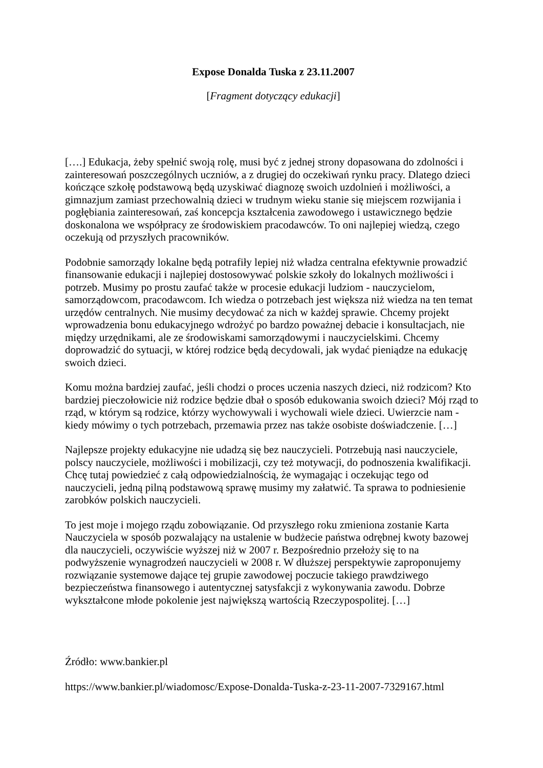Expose Donalda Tuska z 23.11.2007
[Fragment dotyczący edukacji]
[….] Edukacja, żeby spełnić swoją rolę, musi być z jednej strony dopasowana do zdolności i zainteresowań poszczególnych uczniów, a z drugiej do oczekiwań rynku pracy. Dlatego dzieci kończące szkołę podstawową będą uzyskiwać diagnozę swoich uzdolnień i możliwości, a gimnazjum zamiast przechowalnią dzieci w trudnym wieku stanie się miejscem rozwijania i pogłębiania zainteresowań, zaś koncepcja kształcenia zawodowego i ustawicznego będzie doskonalona we współpracy ze środowiskiem pracodawców. To oni najlepiej wiedzą, czego oczekują od przyszłych pracowników.
Podobnie samorządy lokalne będą potrafiły lepiej niż władza centralna efektywnie prowadzić finansowanie edukacji i najlepiej dostosowywać polskie szkoły do lokalnych możliwości i potrzeb. Musimy po prostu zaufać także w procesie edukacji ludziom - nauczycielom, samorządowcom, pracodawcom. Ich wiedza o potrzebach jest większa niż wiedza na ten temat urzędów centralnych. Nie musimy decydować za nich w każdej sprawie. Chcemy projekt wprowadzenia bonu edukacyjnego wdrożyć po bardzo poważnej debacie i konsultacjach, nie między urzędnikami, ale ze środowiskami samorządowymi i nauczycielskimi. Chcemy doprowadzić do sytuacji, w której rodzice będą decydowali, jak wydać pieniądze na edukację swoich dzieci.
Komu można bardziej zaufać, jeśli chodzi o proces uczenia naszych dzieci, niż rodzicom? Kto bardziej pieczołowicie niż rodzice będzie dbał o sposób edukowania swoich dzieci? Mój rząd to rząd, w którym są rodzice, którzy wychowywali i wychowali wiele dzieci. Uwierzcie nam - kiedy mówimy o tych potrzebach, przemawia przez nas także osobiste doświadczenie. […]
Najlepsze projekty edukacyjne nie udadzą się bez nauczycieli. Potrzebują nasi nauczyciele, polscy nauczyciele, możliwości i mobilizacji, czy też motywacji, do podnoszenia kwalifikacji. Chcę tutaj powiedzieć z całą odpowiedzialnością, że wymagając i oczekując tego od nauczycieli, jedną pilną podstawową sprawę musimy my załatwić. Ta sprawa to podniesienie zarobków polskich nauczycieli.
To jest moje i mojego rządu zobowiązanie. Od przyszłego roku zmieniona zostanie Karta Nauczyciela w sposób pozwalający na ustalenie w budżecie państwa odrębnej kwoty bazowej dla nauczycieli, oczywiście wyższej niż w 2007 r. Bezpośrednio przełoży się to na podwyższenie wynagrodzeń nauczycieli w 2008 r. W dłuższej perspektywie zaproponujemy rozwiązanie systemowe dające tej grupie zawodowej poczucie takiego prawdziwego bezpieczeństwa finansowego i autentycznej satysfakcji z wykonywania zawodu. Dobrze wykształcone młode pokolenie jest największą wartością Rzeczypospolitej. […]
Źródło: www.bankier.pl
https://www.bankier.pl/wiadomosc/Expose-Donalda-Tuska-z-23-11-2007-7329167.html